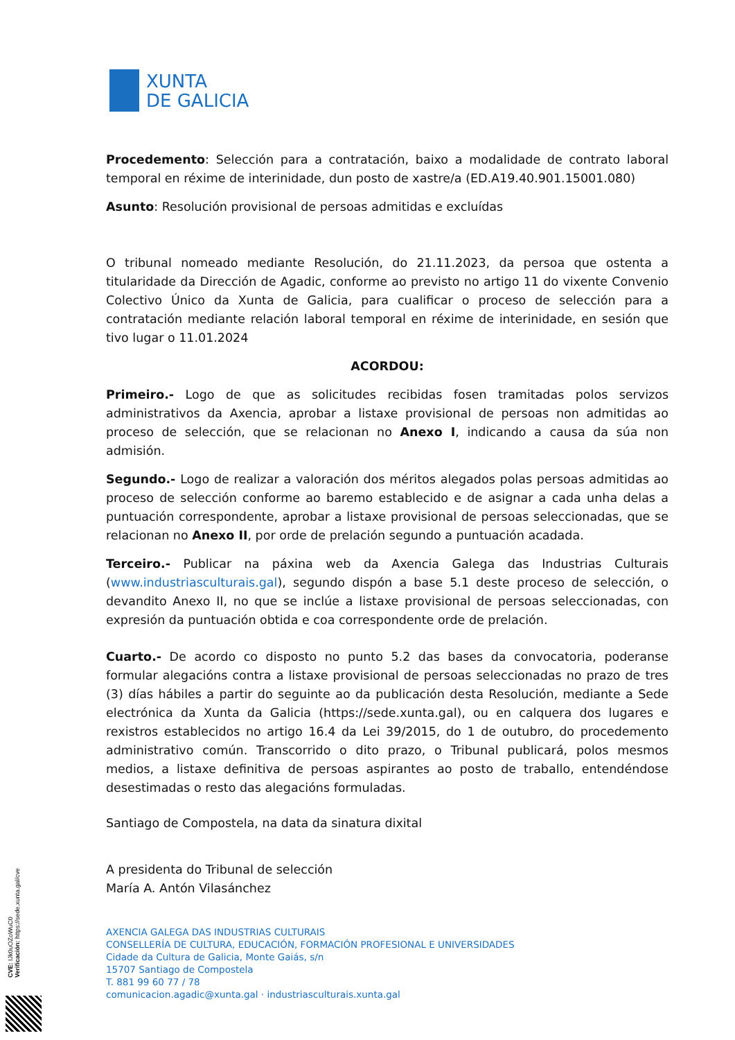XUNTA
DE GALICIA
Procedemento: Selección para a contratación, baixo a modalidade de contrato laboral temporal en réxime de interinidade, dun posto de xastre/a (ED.A19.40.901.15001.080)
Asunto: Resolución provisional de persoas admitidas e excluídas
O tribunal nomeado mediante Resolución, do 21.11.2023, da persoa que ostenta a titularidade da Dirección de Agadic, conforme ao previsto no artigo 11 do vixente Convenio Colectivo Único da Xunta de Galicia, para cualificar o proceso de selección para a contratación mediante relación laboral temporal en réxime de interinidade, en sesión que tivo lugar o 11.01.2024
ACORDOU:
Primeiro.- Logo de que as solicitudes recibidas fosen tramitadas polos servizos administrativos da Axencia, aprobar a listaxe provisional de persoas non admitidas ao proceso de selección, que se relacionan no Anexo I, indicando a causa da súa non admisión.
Segundo.- Logo de realizar a valoración dos méritos alegados polas persoas admitidas ao proceso de selección conforme ao baremo establecido e de asignar a cada unha delas a puntuación correspondente, aprobar a listaxe provisional de persoas seleccionadas, que se relacionan no Anexo II, por orde de prelación segundo a puntuación acadada.
Terceiro.- Publicar na páxina web da Axencia Galega das Industrias Culturais (www.industriasculturais.gal), segundo dispón a base 5.1 deste proceso de selección, o devandito Anexo II, no que se inclúe a listaxe provisional de persoas seleccionadas, con expresión da puntuación obtida e coa correspondente orde de prelación.
Cuarto.- De acordo co disposto no punto 5.2 das bases da convocatoria, poderanse formular alegacións contra a listaxe provisional de persoas seleccionadas no prazo de tres (3) días hábiles a partir do seguinte ao da publicación desta Resolución, mediante a Sede electrónica da Xunta da Galicia (https://sede.xunta.gal), ou en calquera dos lugares e rexistros establecidos no artigo 16.4 da Lei 39/2015, do 1 de outubro, do procedemento administrativo común. Transcorrido o dito prazo, o Tribunal publicará, polos mesmos medios, a listaxe definitiva de persoas aspirantes ao posto de traballo, entendéndose desestimadas o resto das alegacións formuladas.
Santiago de Compostela, na data da sinatura dixital
A presidenta do Tribunal de selección
María A. Antón Vilasánchez
AXENCIA GALEGA DAS INDUSTRIAS CULTURAIS
CONSELLERÍA DE CULTURA, EDUCACIÓN, FORMACIÓN PROFESIONAL E UNIVERSIDADES
Cidade da Cultura de Galicia, Monte Gaiás, s/n
15707 Santiago de Compostela
T. 881 99 60 77 / 78
comunicacion.agadic@xunta.gal · industriasculturais.xunta.gal
CVE: IJk0uOZoWuC0
Verificación: https://sede.xunta.gal/cve